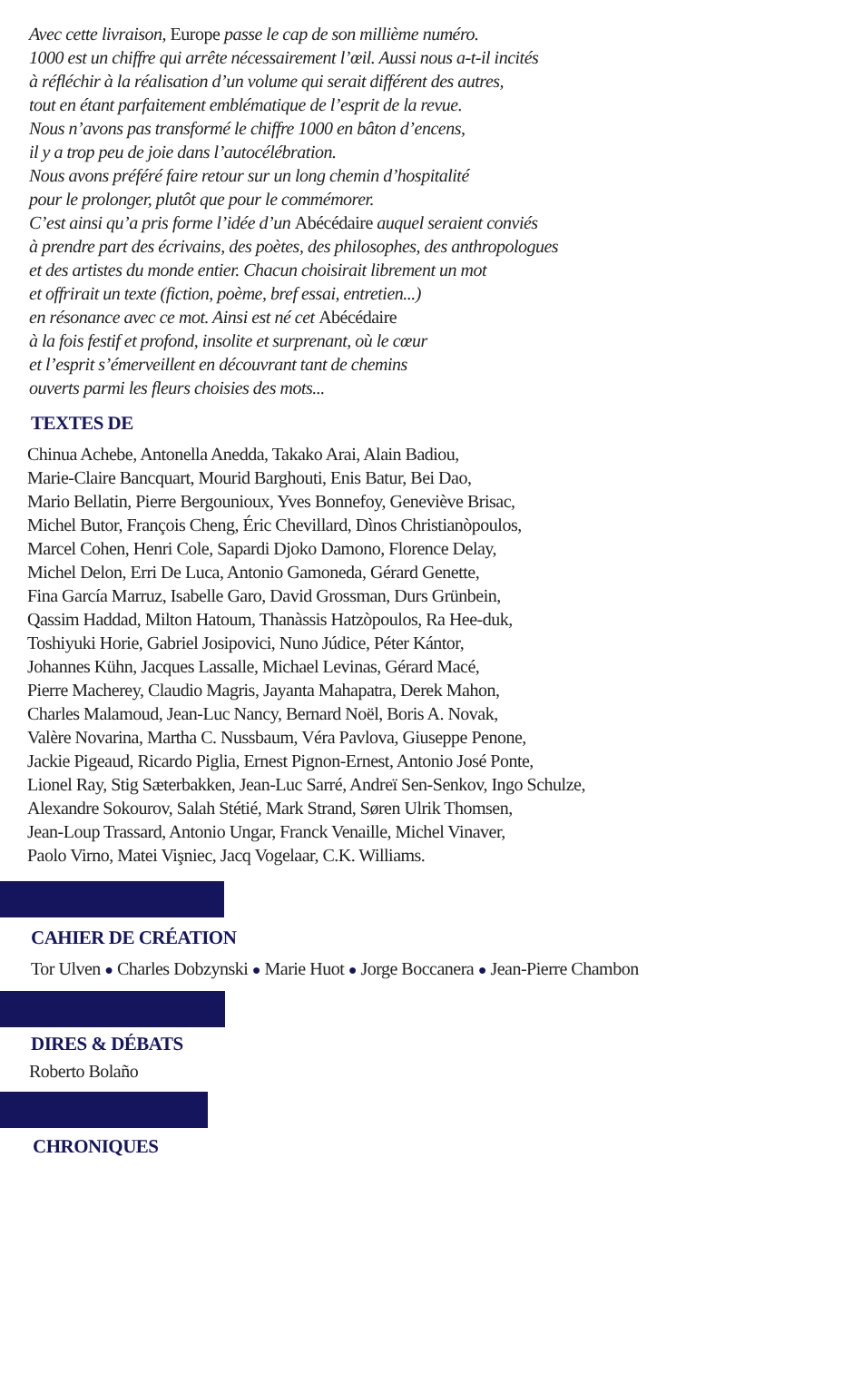Avec cette livraison, Europe passe le cap de son millième numéro.
1000 est un chiffre qui arrête nécessairement l’œil. Aussi nous a-t-il incités
à réfléchir à la réalisation d’un volume qui serait différent des autres,
tout en étant parfaitement emblématique de l’esprit de la revue.
Nous n’avons pas transformé le chiffre 1000 en bâton d’encens,
il y a trop peu de joie dans l’autocélébration.
Nous avons préféré faire retour sur un long chemin d’hospitalité
pour le prolonger, plutôt que pour le commémorer.
C’est ainsi qu’a pris forme l’idée d’un Abécédaire auquel seraient conviés
à prendre part des écrivains, des poètes, des philosophes, des anthropologues
et des artistes du monde entier. Chacun choisirait librement un mot
et offrirait un texte (fiction, poème, bref essai, entretien...)
en résonance avec ce mot. Ainsi est né cet Abécédaire
à la fois festif et profond, insolite et surprenant, où le cœur
et l’esprit s’émerveillent en découvrant tant de chemins
ouverts parmi les fleurs choisies des mots...
TEXTES DE
Chinua Achebe, Antonella Anedda, Takako Arai, Alain Badiou,
Marie-Claire Bancquart, Mourid Barghouti, Enis Batur, Bei Dao,
Mario Bellatin, Pierre Bergounioux, Yves Bonnefoy, Geneviève Brisac,
Michel Butor, François Cheng, Éric Chevillard, Dìnos Christianòpoulos,
Marcel Cohen, Henri Cole, Sapardi Djoko Damono, Florence Delay,
Michel Delon, Erri De Luca, Antonio Gamoneda, Gérard Genette,
Fina García Marruz, Isabelle Garo, David Grossman, Durs Grünbein,
Qassim Haddad, Milton Hatoum, Thanàssis Hatzòpoulos, Ra Hee-duk,
Toshiyuki Horie, Gabriel Josipovici, Nuno Júdice, Péter Kántor,
Johannes Kühn, Jacques Lassalle, Michael Levinas, Gérard Macé,
Pierre Macherey, Claudio Magris, Jayanta Mahapatra, Derek Mahon,
Charles Malamoud, Jean-Luc Nancy, Bernard Noël, Boris A. Novak,
Valère Novarina, Martha C. Nussbaum, Véra Pavlova, Giuseppe Penone,
Jackie Pigeaud, Ricardo Piglia, Ernest Pignon-Ernest, Antonio José Ponte,
Lionel Ray, Stig Sæterbakken, Jean-Luc Sarré, Andreï Sen-Senkov, Ingo Schulze,
Alexandre Sokourov, Salah Stétié, Mark Strand, Søren Ulrik Thomsen,
Jean-Loup Trassard, Antonio Ungar, Franck Venaille, Michel Vinaver,
Paolo Virno, Matei Vişniec, Jacq Vogelaar, C.K. Williams.
CAHIER DE CRÉATION
Tor Ulven ● Charles Dobzynski ● Marie Huot ● Jorge Boccanera ● Jean-Pierre Chambon
DIRES & DÉBATS
Roberto Bolaño
CHRONIQUES